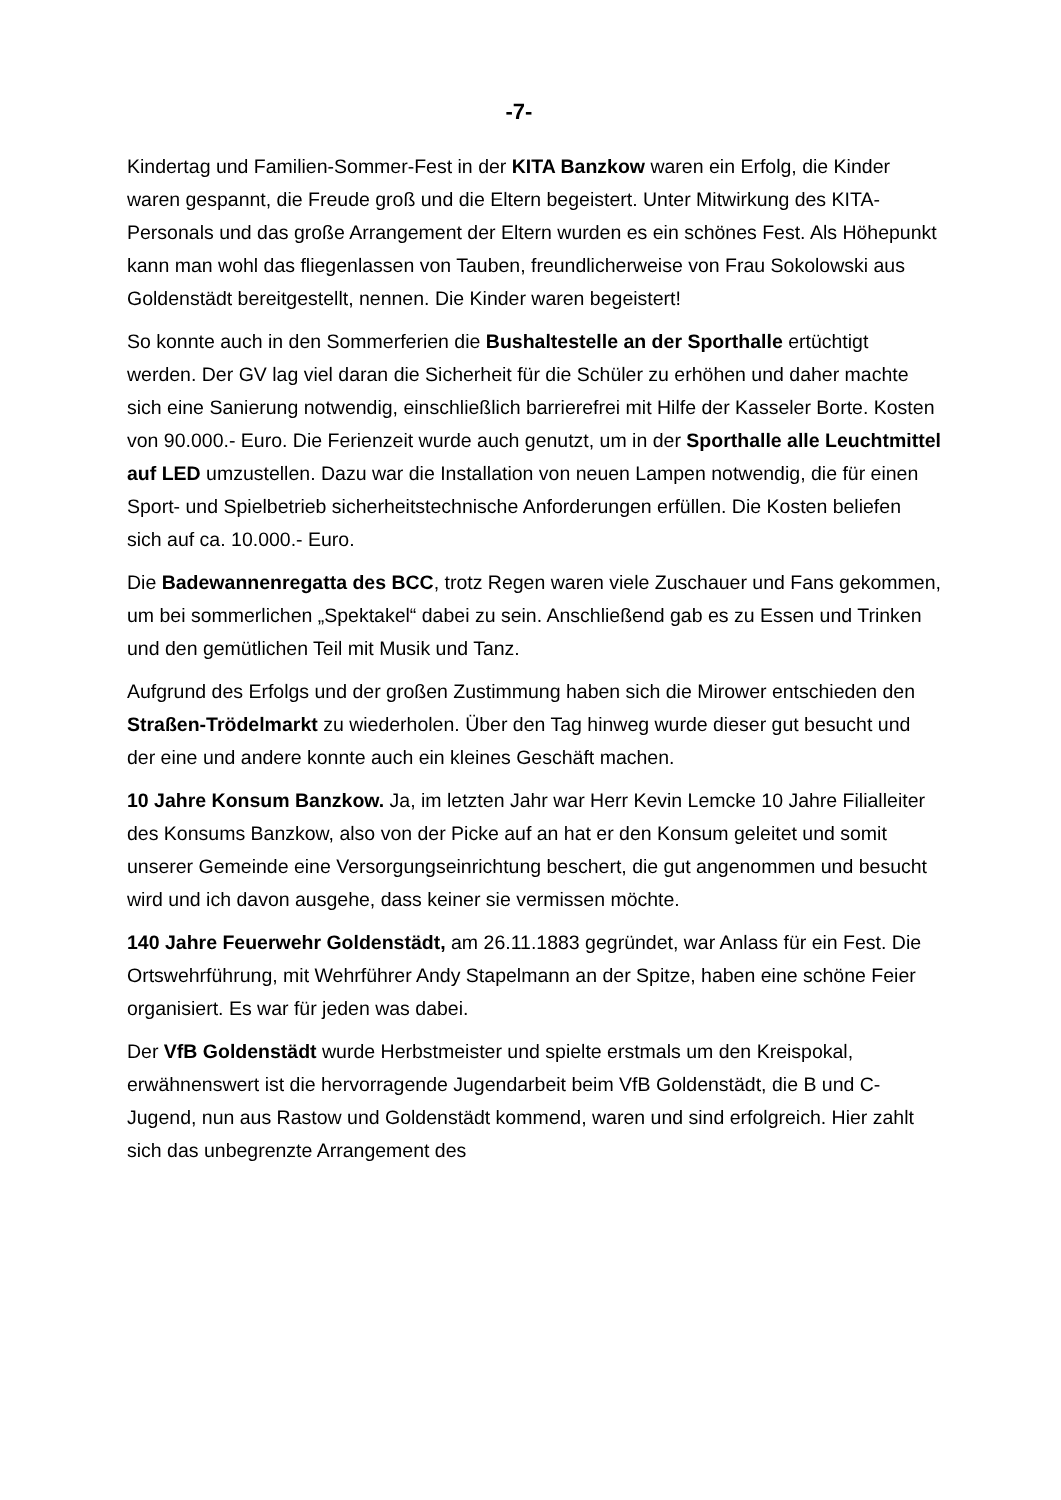-7-
Kindertag und Familien-Sommer-Fest in der KITA Banzkow waren ein Erfolg, die Kinder waren gespannt, die Freude groß und die Eltern begeistert. Unter Mitwirkung des KITA-Personals und das große Arrangement der Eltern wurden es ein schönes Fest. Als Höhepunkt kann man wohl das fliegenlassen von Tauben, freundlicherweise von Frau Sokolowski aus Goldenstädt bereitgestellt, nennen. Die Kinder waren begeistert!
So konnte auch in den Sommerferien die Bushaltestelle an der Sporthalle ertüchtigt werden. Der GV lag viel daran die Sicherheit für die Schüler zu erhöhen und daher machte sich eine Sanierung notwendig, einschließlich barrierefrei mit Hilfe der Kasseler Borte. Kosten von 90.000.- Euro. Die Ferienzeit wurde auch genutzt, um in der Sporthalle alle Leuchtmittel auf LED umzustellen. Dazu war die Installation von neuen Lampen notwendig, die für einen Sport- und Spielbetrieb sicherheitstechnische Anforderungen erfüllen. Die Kosten beliefen sich auf ca. 10.000.- Euro.
Die Badewannenregatta des BCC, trotz Regen waren viele Zuschauer und Fans gekommen, um bei sommerlichen „Spektakel“ dabei zu sein. Anschließend gab es zu Essen und Trinken und den gemütlichen Teil mit Musik und Tanz.
Aufgrund des Erfolgs und der großen Zustimmung haben sich die Mirower entschieden den Straßen-Trödelmarkt zu wiederholen. Über den Tag hinweg wurde dieser gut besucht und der eine und andere konnte auch ein kleines Geschäft machen.
10 Jahre Konsum Banzkow. Ja, im letzten Jahr war Herr Kevin Lemcke 10 Jahre Filialleiter des Konsums Banzkow, also von der Picke auf an hat er den Konsum geleitet und somit unserer Gemeinde eine Versorgungseinrichtung beschert, die gut angenommen und besucht wird und ich davon ausgehe, dass keiner sie vermissen möchte.
140 Jahre Feuerwehr Goldenstädt, am 26.11.1883 gegründet, war Anlass für ein Fest. Die Ortswehrführung, mit Wehrführer Andy Stapelmann an der Spitze, haben eine schöne Feier organisiert. Es war für jeden was dabei.
Der VfB Goldenstädt wurde Herbstmeister und spielte erstmals um den Kreispokal, erwähnenswert ist die hervorragende Jugendarbeit beim VfB Goldenstädt, die B und C-Jugend, nun aus Rastow und Goldenstädt kommend, waren und sind erfolgreich. Hier zahlt sich das unbegrenzte Arrangement des